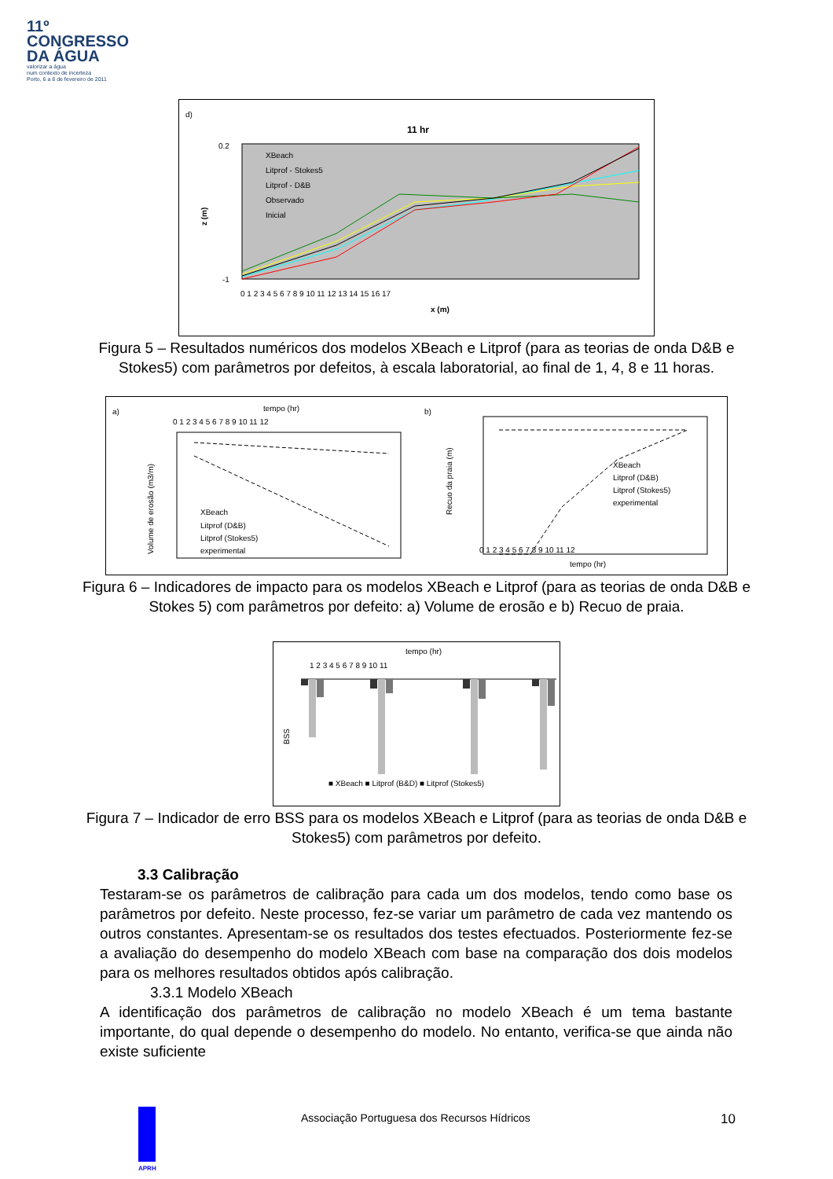11º
CONGRESSO
DA ÁGUA
valorizar a água
num contexto de incerteza
Porto, 6 a 8 de fevereiro de 2011
d)
11 hr
XBeach
Litprof - Stokes5
Litprof - D&B
Observado
Inicial
0.2
-1
z (m)
0 1 2 3 4 5 6 7 8 9 10 11 12 13 14 15 16 17
x (m)
Figura 5 – Resultados numéricos dos modelos XBeach e Litprof (para as teorias de onda D&B e
Stokes5) com parâmetros por defeitos, à escala laboratorial, ao final de 1, 4, 8 e 11 horas.
a)
tempo (hr)
0 1 2 3 4 5 6 7 8 9 10 11 12
Volume de erosão (m3/m)
XBeach
Litprof (D&B)
Litprof (Stokes5)
experimental
b)
Recuo da praia (m)
XBeach
Litprof (D&B)
Litprof (Stokes5)
experimental
0 1 2 3 4 5 6 7 8 9 10 11 12
tempo (hr)
Figura 6 – Indicadores de impacto para os modelos XBeach e Litprof (para as teorias de onda D&B e
Stokes 5) com parâmetros por defeito: a) Volume de erosão e b) Recuo de praia.
tempo (hr)
1 2 3 4 5 6 7 8 9 10 11
BSS
■ XBeach ■ Litprof (B&D) ■ Litprof (Stokes5)
Figura 7 – Indicador de erro BSS para os modelos XBeach e Litprof (para as teorias de onda D&B e
Stokes5) com parâmetros por defeito.
3.3 Calibração
Testaram-se os parâmetros de calibração para cada um dos modelos, tendo como base os parâmetros por defeito. Neste processo, fez-se variar um parâmetro de cada vez mantendo os outros constantes. Apresentam-se os resultados dos testes efectuados. Posteriormente fez-se a avaliação do desempenho do modelo XBeach com base na comparação dos dois modelos para os melhores resultados obtidos após calibração.
3.3.1 Modelo XBeach
A identificação dos parâmetros de calibração no modelo XBeach é um tema bastante importante, do qual depende o desempenho do modelo. No entanto, verifica-se que ainda não existe suficiente
Associação Portuguesa dos Recursos Hídricos 10
APRH